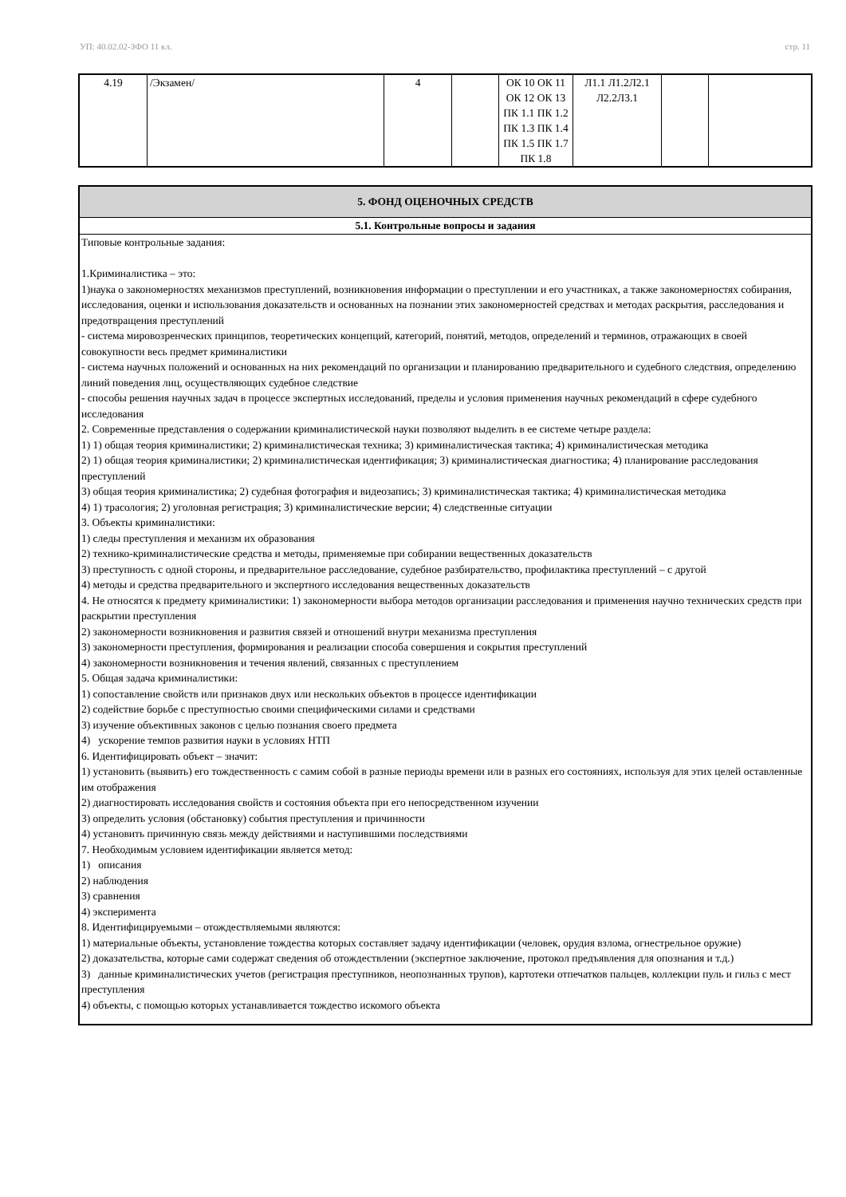УП: 40.02.02-ЗФО 11 кл. стр. 11
| 4.19 | /Экзамен/ | 4 | | ОК 10 ОК 11 ОК 12 ОК 13 ПК 1.1 ПК 1.2 ПК 1.3 ПК 1.4 ПК 1.5 ПК 1.7 ПК 1.8 | Л1.1 Л1.2Л2.1 Л2.2Л3.1 | | |
| 5. ФОНД ОЦЕНОЧНЫХ СРЕДСТВ |
| 5.1. Контрольные вопросы и задания |
| Типовые контрольные задания: 1.Криминалистика – это: 1)наука о закономерностях механизмов преступлений, возникновения информации о преступлении и его участниках, а также закономерностях собирания, исследования, оценки и использования доказательств и основанных на познании этих закономерностей средствах и методах раскрытия, расследования и предотвращения преступлений - система мировозренческих принципов, теоретических концепций, категорий, понятий, методов, определений и терминов, отражающих в своей совокупности весь предмет криминалистики - система научных положений и основанных на них рекомендаций по организации и планированию предварительного и судебного следствия, определению линий поведения лиц, осуществляющих судебное следствие - способы решения научных задач в процессе экспертных исследований, пределы и условия применения научных рекомендаций в сфере судебного исследования 2. Современные представления о содержании криминалистической науки позволяют выделить в ее системе четыре раздела: 1) 1) общая теория криминалистики; 2) криминалистическая техника; 3) криминалистическая тактика; 4) криминалистическая методика 2) 1) общая теория криминалистики; 2) криминалистическая идентификация; 3) криминалистическая диагностика; 4) планирование расследования преступлений 3) общая теория криминалистика; 2) судебная фотография и видеозапись; 3) криминалистическая тактика; 4) криминалистическая методика 4) 1) трасология; 2) уголовная регистрация; 3) криминалистические версии; 4) следственные ситуации 3. Объекты криминалистики: 1) следы преступления и механизм их образования 2) технико-криминалистические средства и методы, применяемые при собирании вещественных доказательств 3) преступность с одной стороны, и предварительное расследование, судебное разбирательство, профилактика преступлений – с другой 4) методы и средства предварительного и экспертного исследования вещественных доказательств 4. Не относятся к предмету криминалистики: 1) закономерности выбора методов организации расследования и применения научно технических средств при раскрытии преступления 2) закономерности возникновения и развития связей и отношений внутри механизма преступления 3) закономерности преступления, формирования и реализации способа совершения и сокрытия преступлений 4) закономерности возникновения и течения явлений, связанных с преступлением 5. Общая задача криминалистики: 1) сопоставление свойств или признаков двух или нескольких объектов в процессе идентификации 2) содействие борьбе с преступностью своими специфическими силами и средствами 3) изучение объективных законов с целью познания своего предмета 4) ускорение темпов развития науки в условиях НТП 6. Идентифицировать объект – значит: 1) установить (выявить) его тождественность с самим собой в разные периоды времени или в разных его состояниях, используя для этих целей оставленные им отображения 2) диагностировать исследования свойств и состояния объекта при его непосредственном изучении 3) определить условия (обстановку) события преступления и причинности 4) установить причинную связь между действиями и наступившими последствиями 7. Необходимым условием идентификации является метод: 1) описания 2) наблюдения 3) сравнения 4) эксперимента 8. Идентифицируемыми – отождествляемыми являются: 1) материальные объекты, установление тождества которых составляет задачу идентификации (человек, орудия взлома, огнестрельное оружие) 2) доказательства, которые сами содержат сведения об отождествлении (экспертное заключение, протокол предъявления для опознания и т.д.) 3) данные криминалистических учетов (регистрация преступников, неопознанных трупов), картотеки отпечатков пальцев, коллекции пуль и гильз с мест преступления 4) объекты, с помощью которых устанавливается тождество искомого объекта |